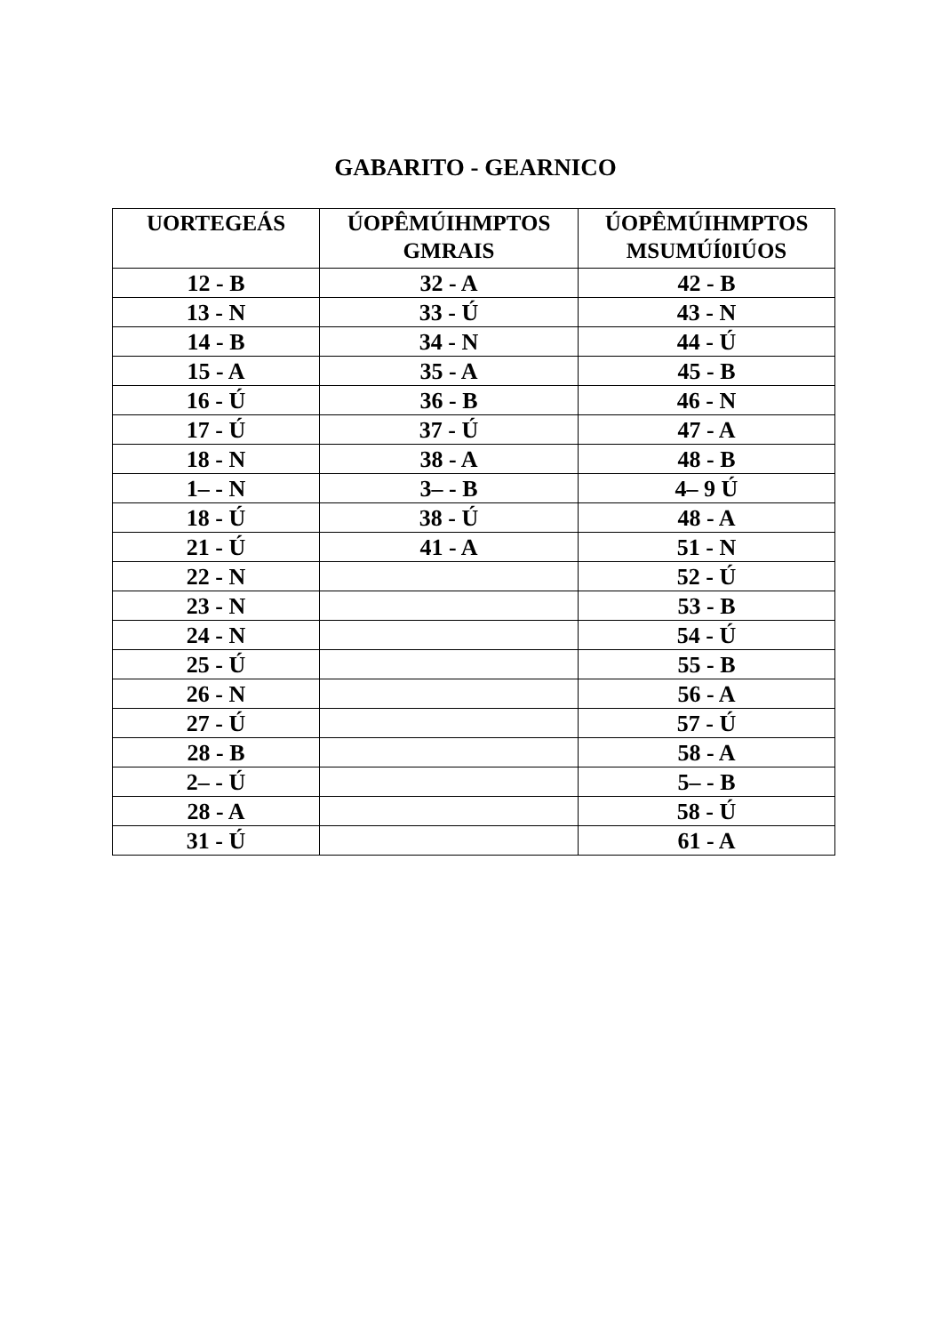GABARITO - GEARNICO
| UORTEGEÁS | ÚOPÊMÚIHMPTOS GMRAIS | ÚOPÊMÚIHMPTOS MSUMÚÍ0IÚOS |
| --- | --- | --- |
| 12 - B | 32 - A | 42 - B |
| 13 - N | 33 - Ú | 43 - N |
| 14 - B | 34 - N | 44 - Ú |
| 15 - A | 35 - A | 45 - B |
| 16 - Ú | 36 - B | 46 - N |
| 17 - Ú | 37 - Ú | 47 - A |
| 18 - N | 38 - A | 48 - B |
| 1– - N | 3– - B | 4– 9 Ú |
| 18 - Ú | 38 - Ú | 48 - A |
| 21 - Ú | 41 - A | 51 - N |
| 22 - N | | 52 - Ú |
| 23 - N | | 53 - B |
| 24 - N | | 54 - Ú |
| 25 - Ú | | 55 - B |
| 26 - N | | 56 - A |
| 27 - Ú | | 57 - Ú |
| 28 - B | | 58 - A |
| 2– - Ú | | 5– - B |
| 28 - A | | 58 - Ú |
| 31 - Ú | | 61 - A |